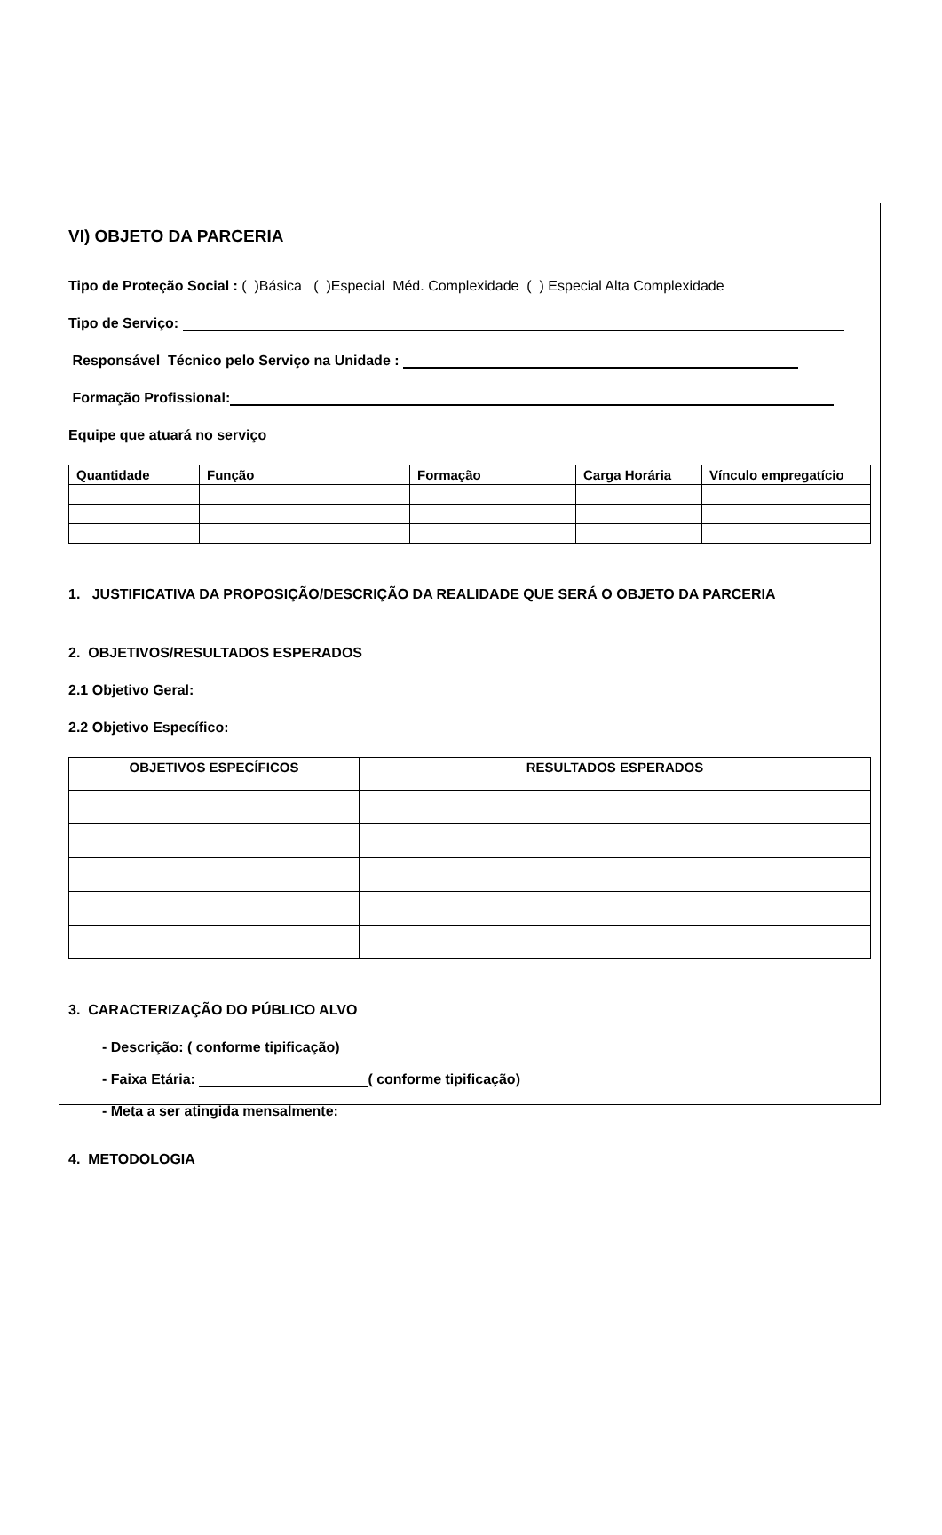VI) OBJETO DA PARCERIA
Tipo de Proteção Social : ( )Básica ( )Especial Méd. Complexidade ( ) Especial Alta Complexidade
Tipo de Serviço:
Responsável Técnico pelo Serviço na Unidade :
Formação Profissional:
Equipe que atuará no serviço
| Quantidade | Função | Formação | Carga Horária | Vínculo empregatício |
| --- | --- | --- | --- | --- |
1. JUSTIFICATIVA DA PROPOSIÇÃO/DESCRIÇÃO DA REALIDADE QUE SERÁ O OBJETO DA PARCERIA
2. OBJETIVOS/RESULTADOS ESPERADOS
2.1 Objetivo Geral:
2.2 Objetivo Específico:
| OBJETIVOS ESPECÍFICOS | RESULTADOS ESPERADOS |
| --- | --- |
3. CARACTERIZAÇÃO DO PÚBLICO ALVO
- Descrição: ( conforme tipificação)
- Faixa Etária: ( conforme tipificação)
- Meta a ser atingida mensalmente:
4. METODOLOGIA